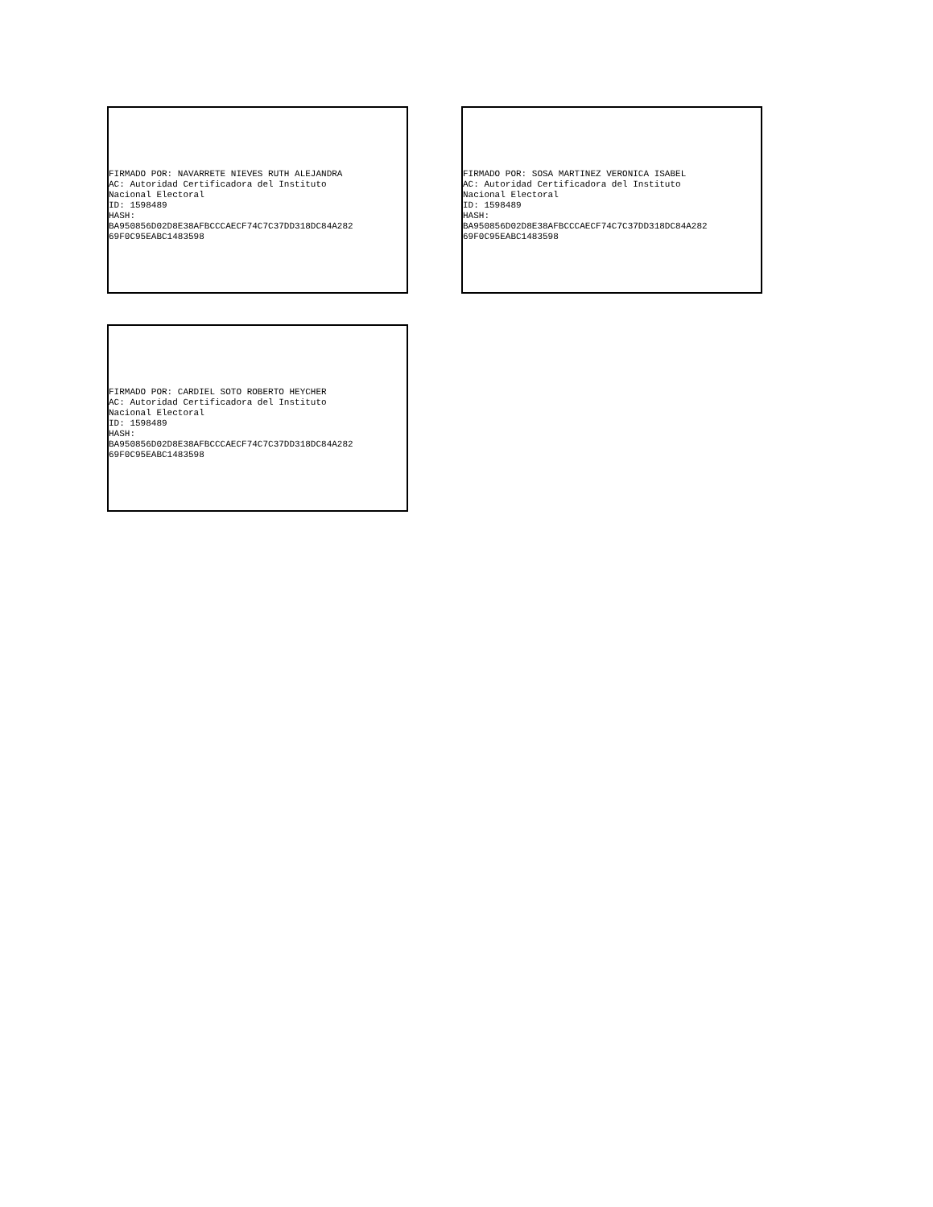FIRMADO POR: NAVARRETE NIEVES RUTH ALEJANDRA AC: Autoridad Certificadora del Instituto Nacional Electoral ID: 1598489 HASH: BA950856D02D8E38AFBCCCAECF74C7C37DD318DC84A282 69F0C95EABC1483598
FIRMADO POR: SOSA MARTINEZ VERONICA ISABEL AC: Autoridad Certificadora del Instituto Nacional Electoral ID: 1598489 HASH: BA950856D02D8E38AFBCCCAECF74C7C37DD318DC84A282 69F0C95EABC1483598
FIRMADO POR: CARDIEL SOTO ROBERTO HEYCHER AC: Autoridad Certificadora del Instituto Nacional Electoral ID: 1598489 HASH: BA950856D02D8E38AFBCCCAECF74C7C37DD318DC84A282 69F0C95EABC1483598